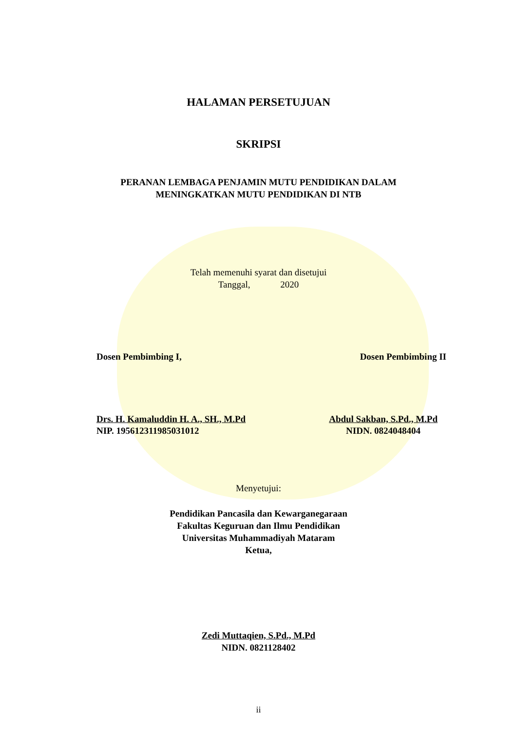HALAMAN PERSETUJUAN
SKRIPSI
PERANAN LEMBAGA PENJAMIN MUTU PENDIDIKAN DALAM
MENINGKATKAN MUTU PENDIDIKAN DI NTB
Telah memenuhi syarat dan disetujui
Tanggal, 2020
Dosen Pembimbing I, Dosen Pembimbing II
Drs. H. Kamaluddin H. A., SH., M.Pd
NIP. 195612311985031012
Abdul Sakban, S.Pd., M.Pd
NIDN. 0824048404
Menyetujui:
Pendidikan Pancasila dan Kewarganegaraan
Fakultas Keguruan dan Ilmu Pendidikan
Universitas Muhammadiyah Mataram
Ketua,
Zedi Muttaqien, S.Pd., M.Pd
NIDN. 0821128402
ii